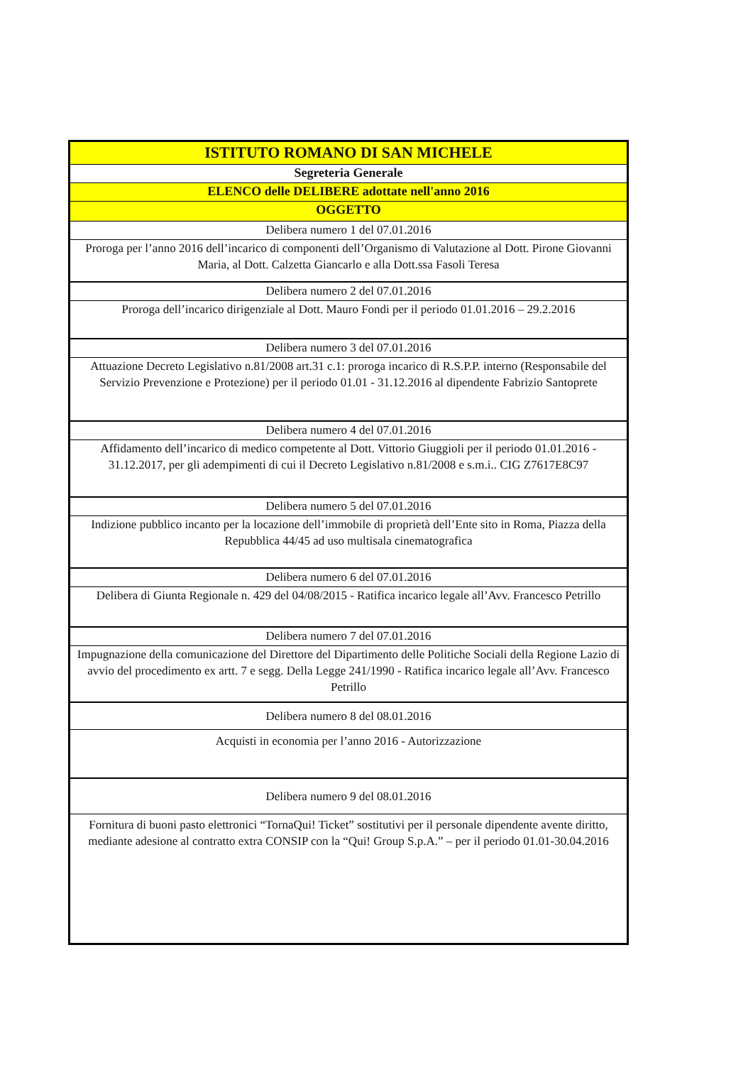| ISTITUTO ROMANO DI SAN MICHELE |
| --- |
| Segreteria Generale |
| ELENCO delle DELIBERE adottate nell'anno 2016 |
| OGGETTO |
| Delibera numero 1 del 07.01.2016 |
| Proroga per l’anno 2016 dell’incarico di componenti dell’Organismo di Valutazione al Dott. Pirone Giovanni Maria, al Dott. Calzetta Giancarlo e alla Dott.ssa Fasoli Teresa |
| Delibera numero 2 del 07.01.2016 |
| Proroga dell’incarico dirigenziale al Dott. Mauro Fondi per il periodo 01.01.2016 – 29.2.2016 |
| Delibera numero 3 del 07.01.2016 |
| Attuazione Decreto Legislativo n.81/2008 art.31 c.1: proroga incarico di R.S.P.P. interno (Responsabile del Servizio Prevenzione e Protezione) per il periodo 01.01 - 31.12.2016 al dipendente Fabrizio Santoprete |
| Delibera numero 4 del 07.01.2016 |
| Affidamento dell’incarico di medico competente al Dott. Vittorio Giuggioli per il periodo 01.01.2016 - 31.12.2017, per gli adempimenti di cui il Decreto Legislativo n.81/2008 e s.m.i.. CIG Z7617E8C97 |
| Delibera numero 5 del 07.01.2016 |
| Indizione pubblico incanto per la locazione dell’immobile di proprietà dell’Ente sito in Roma, Piazza della Repubblica 44/45 ad uso multisala cinematografica |
| Delibera numero 6 del 07.01.2016 |
| Delibera di Giunta Regionale n. 429 del 04/08/2015 - Ratifica incarico legale all’Avv. Francesco Petrillo |
| Delibera numero 7 del 07.01.2016 |
| Impugnazione della comunicazione del Direttore del Dipartimento delle Politiche Sociali della Regione Lazio di avvio del procedimento ex artt. 7 e segg. Della Legge 241/1990 - Ratifica incarico legale all’Avv. Francesco Petrillo |
| Delibera numero 8 del 08.01.2016 |
| Acquisti in economia per l’anno 2016 - Autorizzazione |
| Delibera numero 9 del 08.01.2016 |
| Fornitura di buoni pasto elettronici “TornaQui! Ticket” sostitutivi per il personale dipendente avente diritto, mediante adesione al contratto extra CONSIP con la “Qui! Group S.p.A.” – per il periodo 01.01-30.04.2016 |